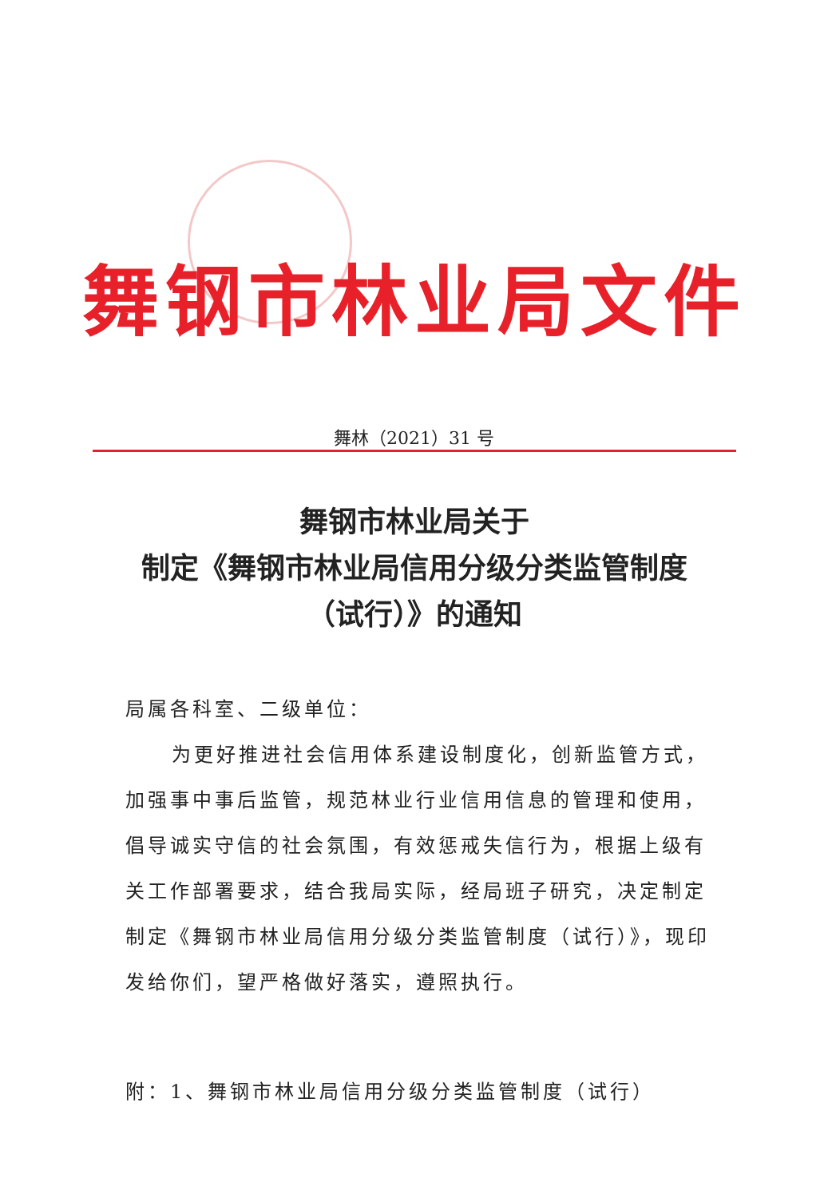舞钢市林业局文件
舞林（2021）31 号
舞钢市林业局关于
制定《舞钢市林业局信用分级分类监管制度
（试行）》的通知
局属各科室、二级单位：
为更好推进社会信用体系建设制度化，创新监管方式，加强事中事后监管，规范林业行业信用信息的管理和使用，倡导诚实守信的社会氛围，有效惩戒失信行为，根据上级有关工作部署要求，结合我局实际，经局班子研究，决定制定制定《舞钢市林业局信用分级分类监管制度（试行）》，现印发给你们，望严格做好落实，遵照执行。
附：1、舞钢市林业局信用分级分类监管制度（试行）